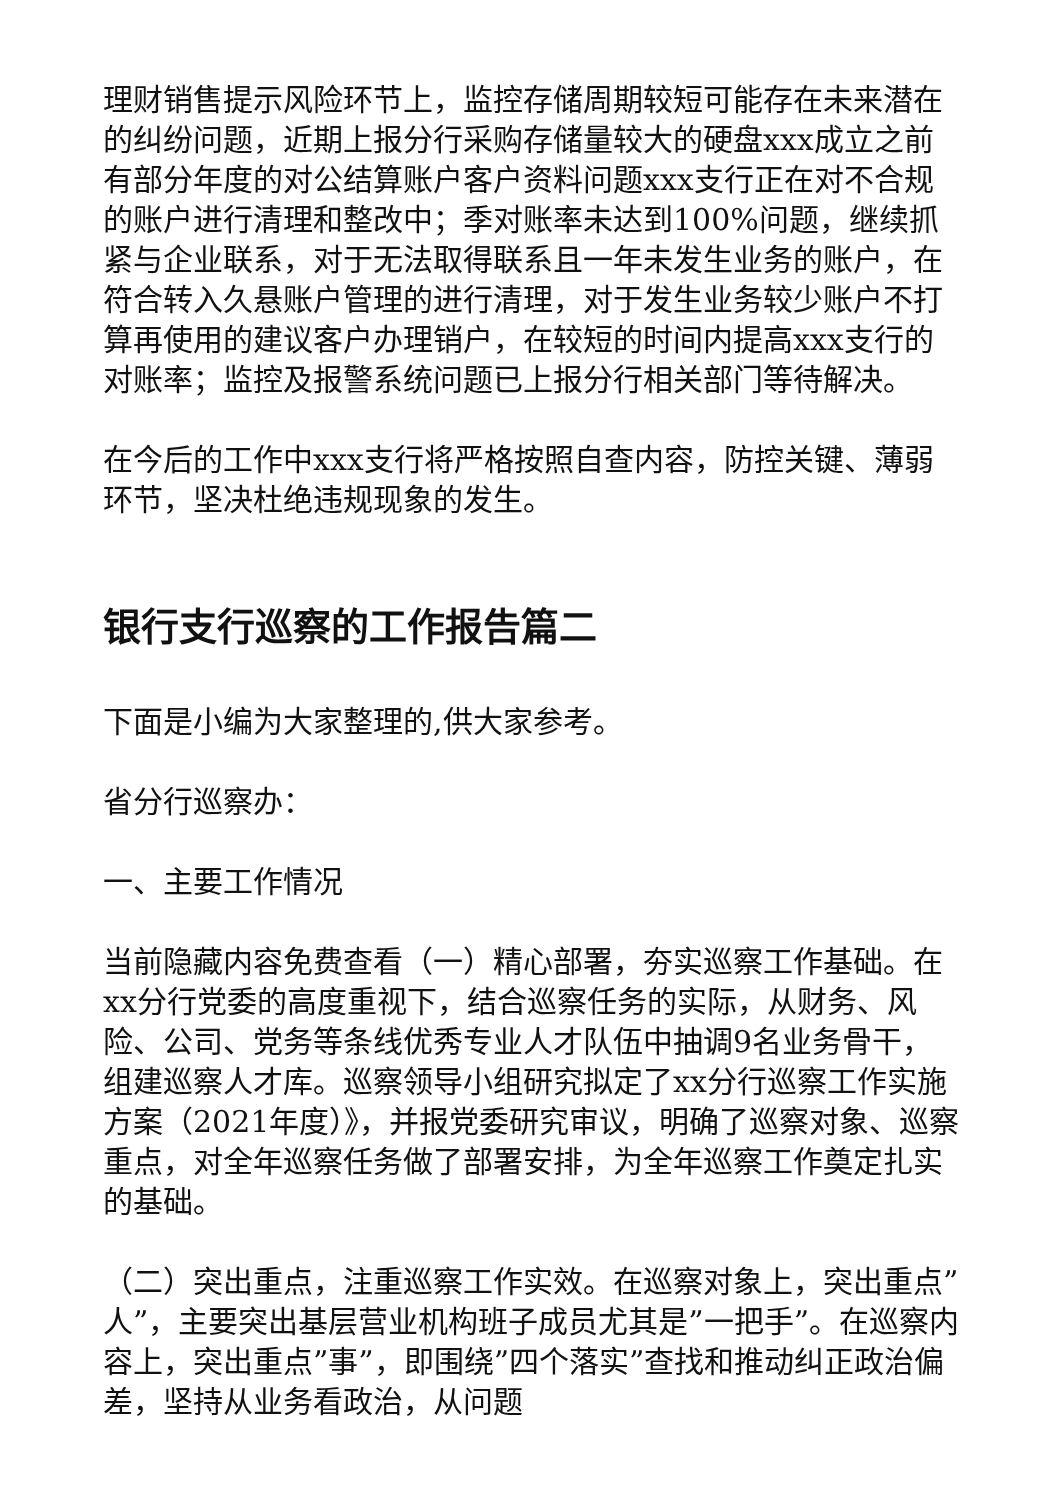理财销售提示风险环节上，监控存储周期较短可能存在未来潜在的纠纷问题，近期上报分行采购存储量较大的硬盘xxx成立之前有部分年度的对公结算账户客户资料问题xxx支行正在对不合规的账户进行清理和整改中；季对账率未达到100%问题，继续抓紧与企业联系，对于无法取得联系且一年未发生业务的账户，在符合转入久悬账户管理的进行清理，对于发生业务较少账户不打算再使用的建议客户办理销户，在较短的时间内提高xxx支行的对账率；监控及报警系统问题已上报分行相关部门等待解决。
在今后的工作中xxx支行将严格按照自查内容，防控关键、薄弱环节，坚决杜绝违规现象的发生。
银行支行巡察的工作报告篇二
下面是小编为大家整理的,供大家参考。
省分行巡察办：
一、主要工作情况
当前隐藏内容免费查看（一）精心部署，夯实巡察工作基础。在xx分行党委的高度重视下，结合巡察任务的实际，从财务、风险、公司、党务等条线优秀专业人才队伍中抽调9名业务骨干，组建巡察人才库。巡察领导小组研究拟定了xx分行巡察工作实施方案（2021年度）》，并报党委研究审议，明确了巡察对象、巡察重点，对全年巡察任务做了部署安排，为全年巡察工作奠定扎实的基础。
（二）突出重点，注重巡察工作实效。在巡察对象上，突出重点”人”，主要突出基层营业机构班子成员尤其是”一把手”。在巡察内容上，突出重点”事”，即围绕”四个落实”查找和推动纠正政治偏差，坚持从业务看政治，从问题